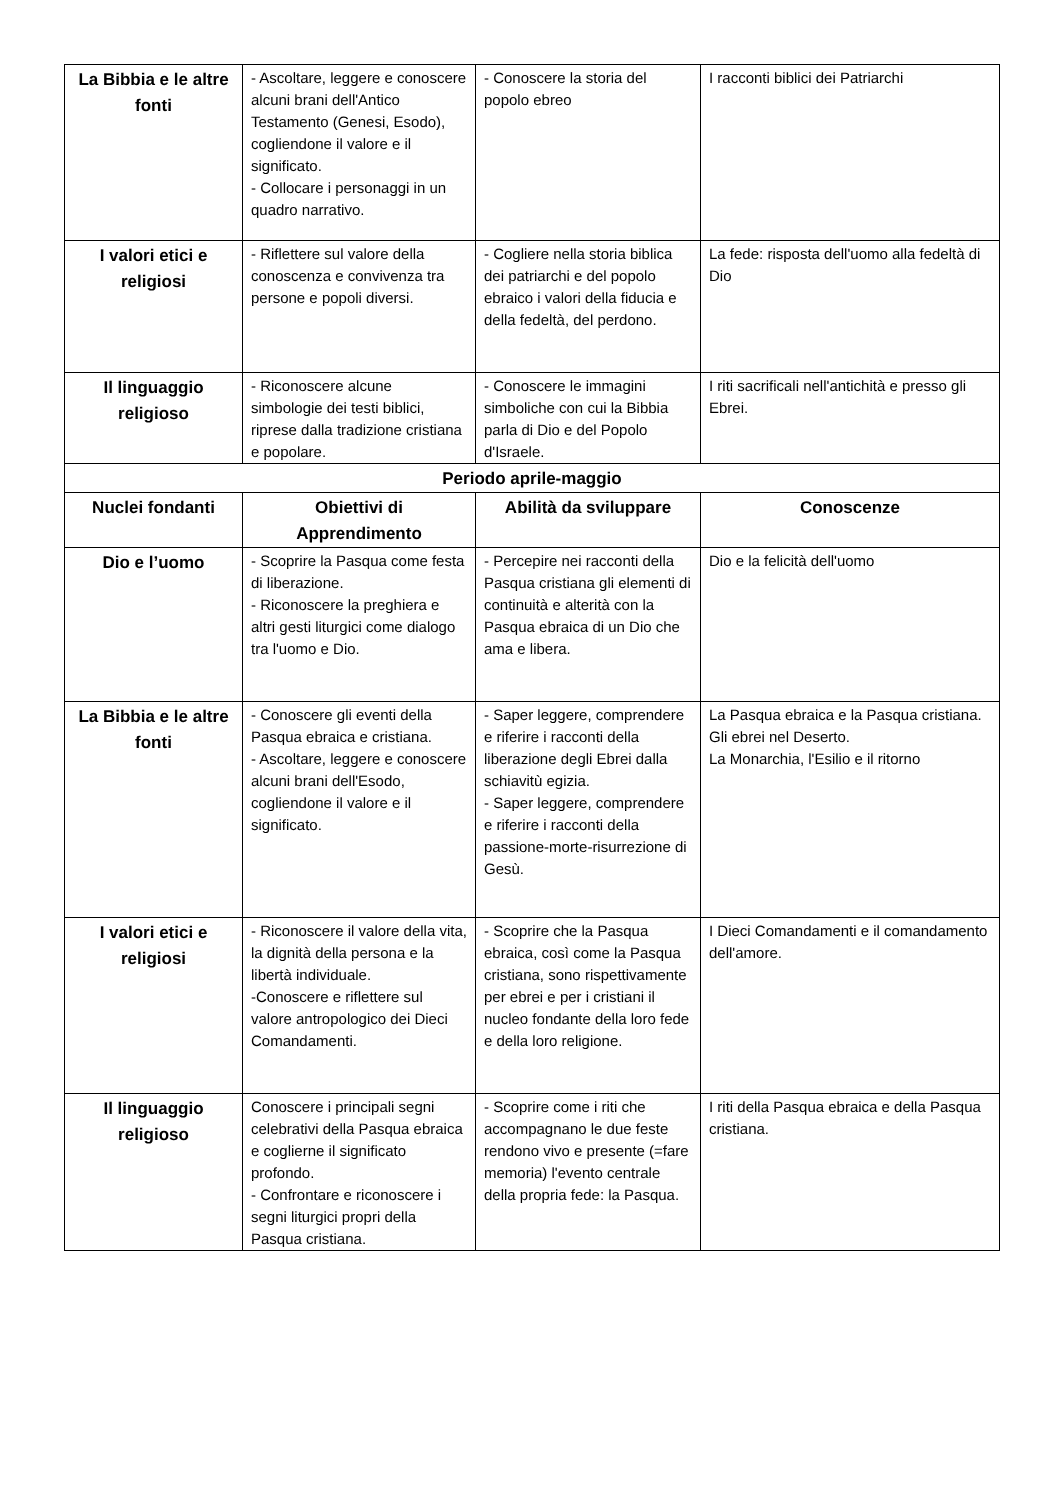| La Bibbia e le altre fonti | - Ascoltare, leggere e conoscere alcuni brani dell'Antico Testamento (Genesi, Esodo), cogliendone il valore e il significato. - Collocare i personaggi in un quadro narrativo. | - Conoscere la storia del popolo ebreo | I racconti biblici dei Patriarchi |
| I valori etici e religiosi | - Riflettere sul valore della conoscenza e convivenza tra persone e popoli diversi. | - Cogliere nella storia biblica dei patriarchi e del popolo ebraico i valori della fiducia e della fedeltà, del perdono. | La fede: risposta dell'uomo alla fedeltà di Dio |
| Il linguaggio religioso | - Riconoscere alcune simbologie dei testi biblici, riprese dalla tradizione cristiana e popolare. | - Conoscere le immagini simboliche con cui la Bibbia parla di Dio e del Popolo d'Israele. | I riti sacrificali nell'antichità e presso gli Ebrei. |
| Periodo aprile-maggio | | | |
| Nuclei fondanti | Obiettivi di Apprendimento | Abilità da sviluppare | Conoscenze |
| Dio e l’uomo | - Scoprire la Pasqua come festa di liberazione. - Riconoscere la preghiera e altri gesti liturgici come dialogo tra l'uomo e Dio. | - Percepire nei racconti della Pasqua cristiana gli elementi di continuità e alterità con la Pasqua ebraica di un Dio che ama e libera. | Dio e la felicità dell'uomo |
| La Bibbia e le altre fonti | - Conoscere gli eventi della Pasqua ebraica e cristiana. - Ascoltare, leggere e conoscere alcuni brani dell'Esodo, cogliendone il valore e il significato. | - Saper leggere, comprendere e riferire i racconti della liberazione degli Ebrei dalla schiavitù egizia. - Saper leggere, comprendere e riferire i racconti della passione-morte-risurrezione di Gesù. | La Pasqua ebraica e la Pasqua cristiana. Gli ebrei nel Deserto. La Monarchia, l'Esilio e il ritorno |
| I valori etici e religiosi | - Riconoscere il valore della vita, la dignità della persona e la libertà individuale. -Conoscere e riflettere sul valore antropologico dei Dieci Comandamenti. | - Scoprire che la Pasqua ebraica, così come la Pasqua cristiana, sono rispettivamente per ebrei e per i cristiani il nucleo fondante della loro fede e della loro religione. | I Dieci Comandamenti e il comandamento dell'amore. |
| Il linguaggio religioso | Conoscere i principali segni celebrativi della Pasqua ebraica e coglierne il significato profondo. - Confrontare e riconoscere i segni liturgici propri della Pasqua cristiana. | - Scoprire come i riti che accompagnano le due feste rendono vivo e presente (=fare memoria) l'evento centrale della propria fede: la Pasqua. | I riti della Pasqua ebraica e della Pasqua cristiana. |